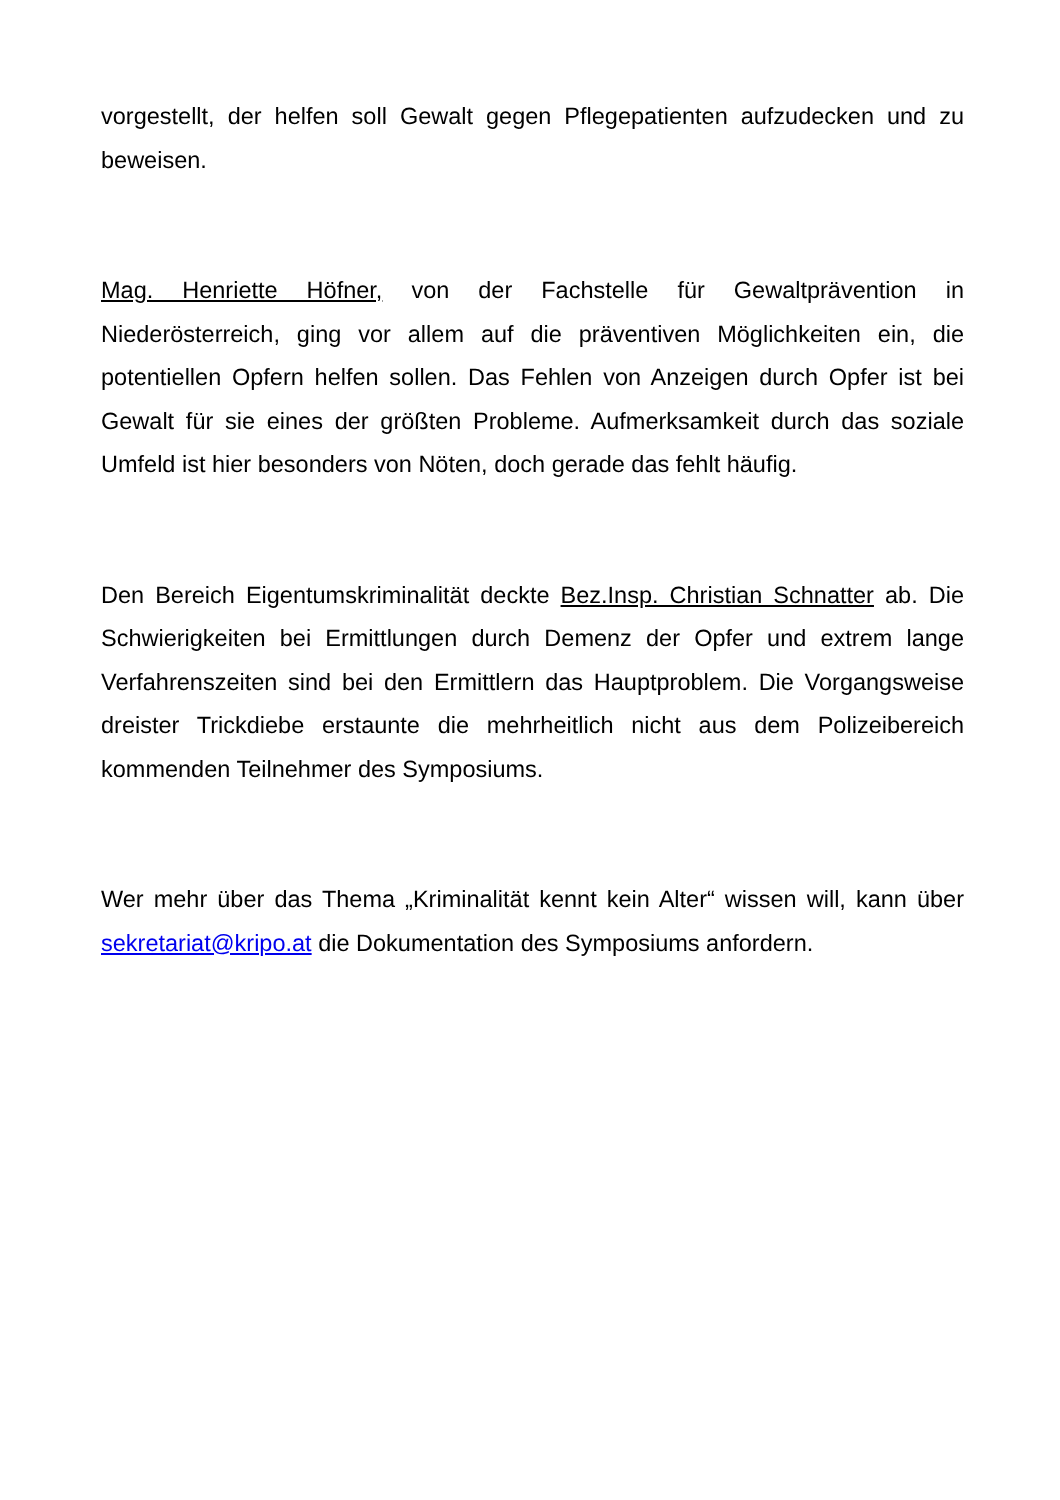vorgestellt, der helfen soll Gewalt gegen Pflegepatienten aufzudecken und zu beweisen.
Mag. Henriette Höfner, von der Fachstelle für Gewaltprävention in Niederösterreich, ging vor allem auf die präventiven Möglichkeiten ein, die potentiellen Opfern helfen sollen. Das Fehlen von Anzeigen durch Opfer ist bei Gewalt für sie eines der größten Probleme. Aufmerksamkeit durch das soziale Umfeld ist hier besonders von Nöten, doch gerade das fehlt häufig.
Den Bereich Eigentumskriminalität deckte Bez.Insp. Christian Schnatter ab. Die Schwierigkeiten bei Ermittlungen durch Demenz der Opfer und extrem lange Verfahrenszeiten sind bei den Ermittlern das Hauptproblem. Die Vorgangsweise dreister Trickdiebe erstaunte die mehrheitlich nicht aus dem Polizeibereich kommenden Teilnehmer des Symposiums.
Wer mehr über das Thema „Kriminalität kennt kein Alter“ wissen will, kann über sekretariat@kripo.at die Dokumentation des Symposiums anfordern.